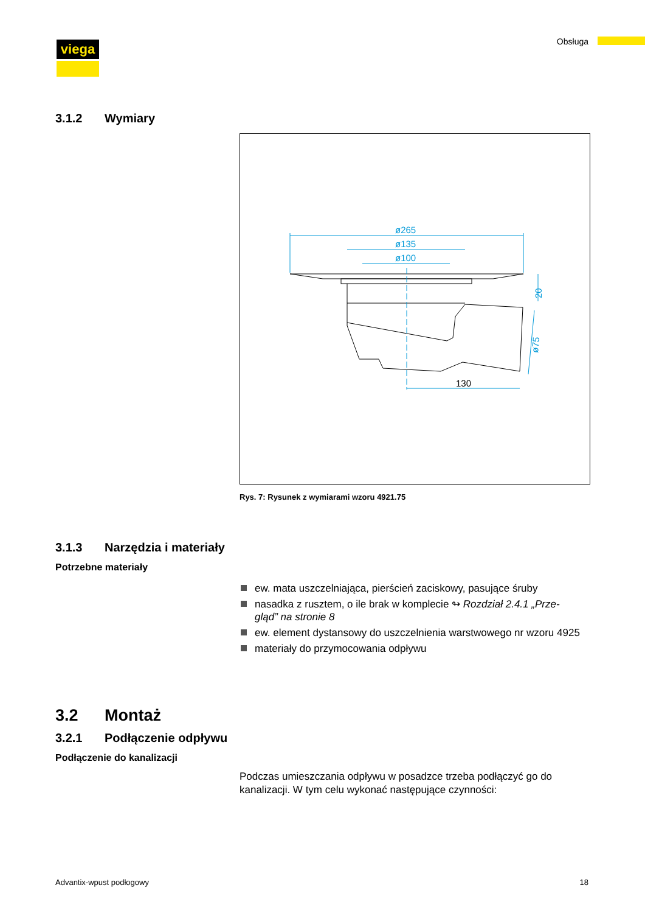viega Obsługa
3.1.2 Wymiary
ø265
ø135
ø100
130
20
ø75
Rys. 7: Rysunek z wymiarami wzoru 4921.75
3.1.3 Narzędzia i materiały
Potrzebne materiały
ew. mata uszczelniająca, pierścień zaciskowy, pasujące śruby
nasadka z rusztem, o ile brak w komplecie ↬ Rozdział 2.4.1 „Prze-gląd” na stronie 8
ew. element dystansowy do uszczelnienia warstwowego nr wzoru 4925
materiały do przymocowania odpływu
3.2 Montaż
3.2.1 Podłączenie odpływu
Podłączenie do kanalizacji
Podczas umieszczania odpływu w posadzce trzeba podłączyć go do kanalizacji. W tym celu wykonać następujące czynności:
Advantix-wpust podłogowy 18